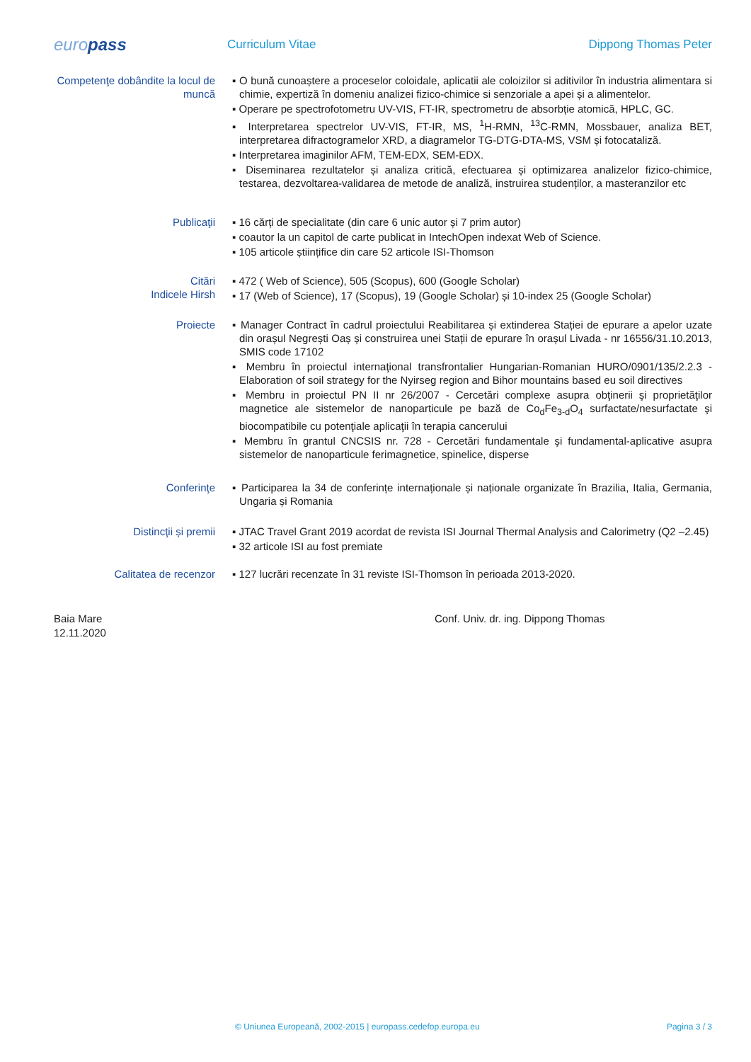europass
Curriculum Vitae Dippong Thomas Peter
Competenţe dobândite la locul de muncă
▪ O bună cunoaștere a proceselor coloidale, aplicatii ale coloizilor si aditivilor în industria alimentara si chimie, expertiză în domeniu analizei fizico-chimice si senzoriale a apei și a alimentelor.
▪ Operare pe spectrofotometru UV-VIS, FT-IR, spectrometru de absorbție atomică, HPLC, GC.
▪ Interpretarea spectrelor UV-VIS, FT-IR, MS, <sup>1</sup>H-RMN, <sup>13</sup>C-RMN, Mossbauer, analiza BET, interpretarea difractogramelor XRD, a diagramelor TG-DTG-DTA-MS, VSM și fotocataliză.
▪ Interpretarea imaginilor AFM, TEM-EDX, SEM-EDX.
▪ Diseminarea rezultatelor și analiza critică, efectuarea și optimizarea analizelor fizico-chimice, testarea, dezvoltarea-validarea de metode de analiză, instruirea studenților, a masteranzilor etc
Publicaţii ▪ 16 cărți de specialitate (din care 6 unic autor și 7 prim autor)
▪ coautor la un capitol de carte publicat in IntechOpen indexat Web of Science.
▪ 105 articole științifice din care 52 articole ISI-Thomson
Citări
Indicele Hirsh
▪ 472 ( Web of Science), 505 (Scopus), 600 (Google Scholar)
▪ 17 (Web of Science), 17 (Scopus), 19 (Google Scholar) și 10-index 25 (Google Scholar)
Proiecte ▪ Manager Contract în cadrul proiectului Reabilitarea și extinderea Stației de epurare a apelor uzate din orașul Negrești Oaș și construirea unei Stații de epurare în orașul Livada - nr 16556/31.10.2013, SMIS code 17102
▪ Membru în proiectul internaţional transfrontalier Hungarian-Romanian HURO/0901/135/2.2.3 - Elaboration of soil strategy for the Nyirseg region and Bihor mountains based eu soil directives
▪ Membru in proiectul PN II nr 26/2007 - Cercetări complexe asupra obţinerii şi proprietăţilor magnetice ale sistemelor de nanoparticule pe bază de Co<sub>d</sub>Fe<sub>3-d</sub>O<sub>4</sub> surfactate/nesurfactate şi biocompatibile cu potenţiale aplicaţii în terapia cancerului
▪ Membru în grantul CNCSIS nr. 728 - Cercetări fundamentale şi fundamental-aplicative asupra sistemelor de nanoparticule ferimagnetice, spinelice, disperse
Conferinţe ▪ Participarea la 34 de conferințe internaționale și naționale organizate în Brazilia, Italia, Germania, Ungaria și Romania
Distincţii și premii ▪ JTAC Travel Grant 2019 acordat de revista ISI Journal Thermal Analysis and Calorimetry (Q2 –2.45)
▪ 32 articole ISI au fost premiate
Calitatea de recenzor ▪ 127 lucrări recenzate în 31 reviste ISI-Thomson în perioada 2013-2020.
Baia Mare
12.11.2020
Conf. Univ. dr. ing. Dippong Thomas
© Uniunea Europeană, 2002-2015 | europass.cedefop.europa.eu Pagina 3 / 3